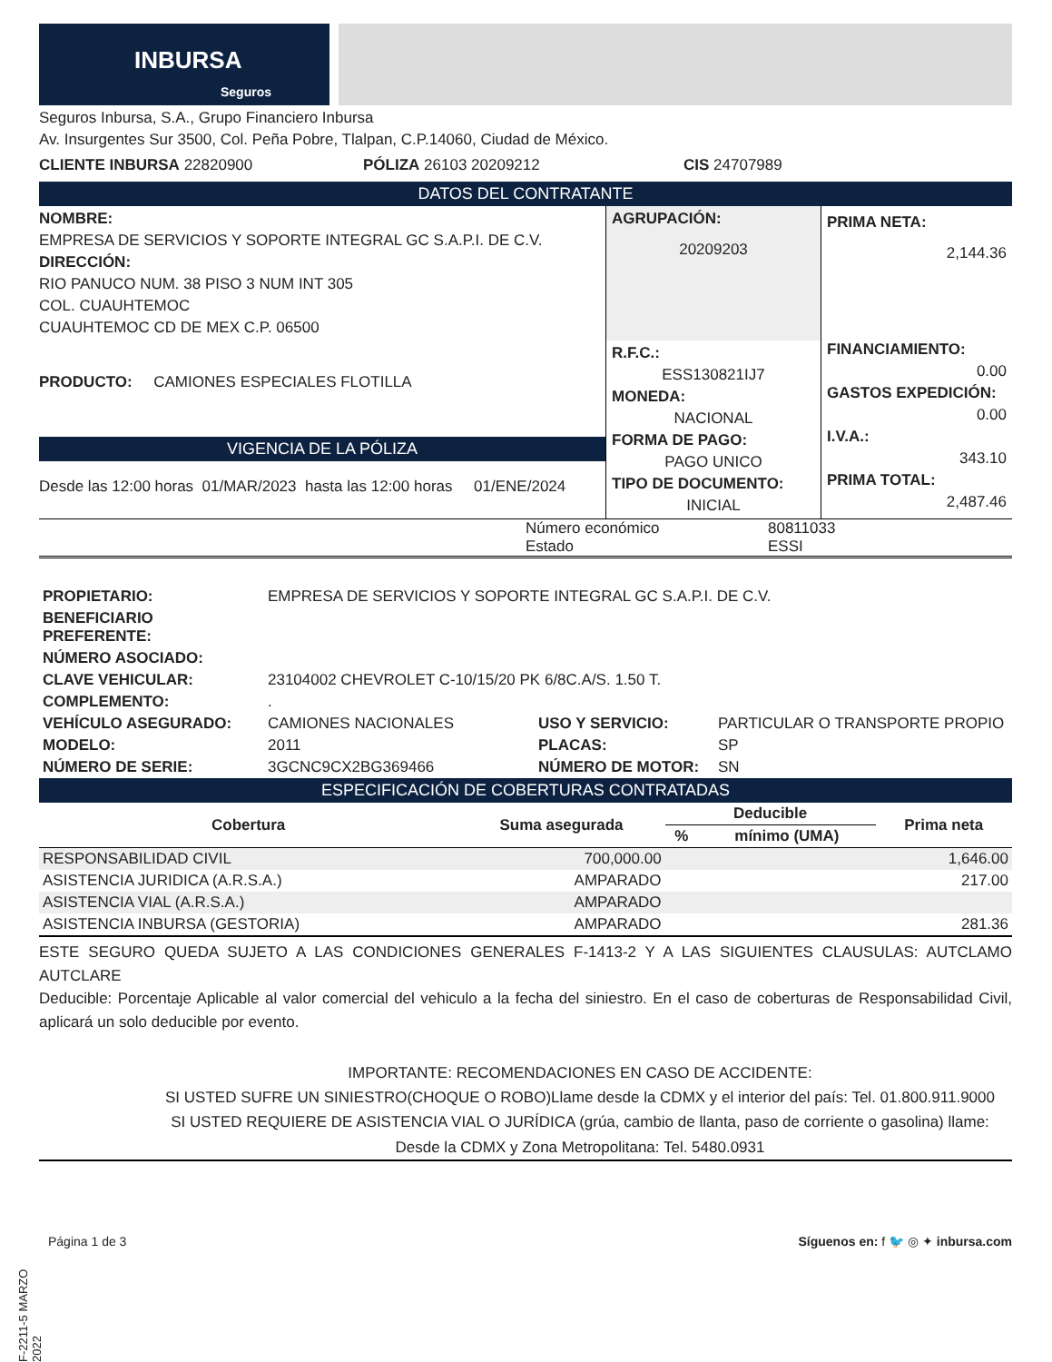F-2211-5 MARZO 2022
INBURSA
Seguros
Seguros Inbursa, S.A., Grupo Financiero Inbursa
Av. Insurgentes Sur 3500, Col. Peña Pobre, Tlalpan, C.P.14060, Ciudad de México.
CLIENTE INBURSA 22820900 PÓLIZA 26103 20209212 CIS 24707989
DATOS DEL CONTRATANTE
NOMBRE:
EMPRESA DE SERVICIOS Y SOPORTE INTEGRAL GC S.A.P.I. DE C.V.
DIRECCIÓN:
RIO PANUCO NUM. 38 PISO 3 NUM INT 305
COL. CUAUHTEMOC
CUAUHTEMOC CD DE MEX C.P. 06500
PRODUCTO: CAMIONES ESPECIALES FLOTILLA
VIGENCIA DE LA PÓLIZA
Desde las 12:00 horas 01/MAR/2023 hasta las 12:00 horas 01/ENE/2024
AGRUPACIÓN:
20209203
R.F.C.:
ESS130821IJ7
MONEDA:
NACIONAL
FORMA DE PAGO:
PAGO UNICO
TIPO DE DOCUMENTO:
INICIAL
PRIMA NETA:
2,144.36
FINANCIAMIENTO:
0.00
GASTOS EXPEDICIÓN:
0.00
I.V.A.:
343.10
PRIMA TOTAL:
2,487.46
Número económico 80811033
Estado ESSI
| PROPIETARIO: | EMPRESA DE SERVICIOS Y SOPORTE INTEGRAL GC S.A.P.I. DE C.V. | | |
| BENEFICIARIO PREFERENTE: | | | |
| NÚMERO ASOCIADO: | | | |
| CLAVE VEHICULAR: | 23104002 CHEVROLET C-10/15/20 PK 6/8C.A/S. 1.50 T. | | |
| COMPLEMENTO: | . | | |
| VEHÍCULO ASEGURADO: | CAMIONES NACIONALES | USO Y SERVICIO: | PARTICULAR O TRANSPORTE PROPIO |
| MODELO: | 2011 | PLACAS: | SP |
| NÚMERO DE SERIE: | 3GCNC9CX2BG369466 | NÚMERO DE MOTOR: | SN |
ESPECIFICACIÓN DE COBERTURAS CONTRATADAS
| Cobertura | Suma asegurada | Deducible | | Prima neta |
| --- | --- | --- | --- | --- |
| | | % | mínimo (UMA) | |
| RESPONSABILIDAD CIVIL | 700,000.00 | | | 1,646.00 |
| ASISTENCIA JURIDICA (A.R.S.A.) | AMPARADO | | | 217.00 |
| ASISTENCIA VIAL (A.R.S.A.) | AMPARADO | | | |
| ASISTENCIA INBURSA (GESTORIA) | AMPARADO | | | 281.36 |
ESTE SEGURO QUEDA SUJETO A LAS CONDICIONES GENERALES F-1413-2 Y A LAS SIGUIENTES CLAUSULAS: AUTCLAMO AUTCLARE
Deducible: Porcentaje Aplicable al valor comercial del vehiculo a la fecha del siniestro. En el caso de coberturas de Responsabilidad Civil, aplicará un solo deducible por evento.
IMPORTANTE: RECOMENDACIONES EN CASO DE ACCIDENTE:
SI USTED SUFRE UN SINIESTRO(CHOQUE O ROBO)Llame desde la CDMX y el interior del país: Tel. 01.800.911.9000
SI USTED REQUIERE DE ASISTENCIA VIAL O JURÍDICA (grúa, cambio de llanta, paso de corriente o gasolina) llame:
Desde la CDMX y Zona Metropolitana: Tel. 5480.0931
Página 1 de 3 Síguenos en: f 🐦 ◎ ✦ inbursa.com